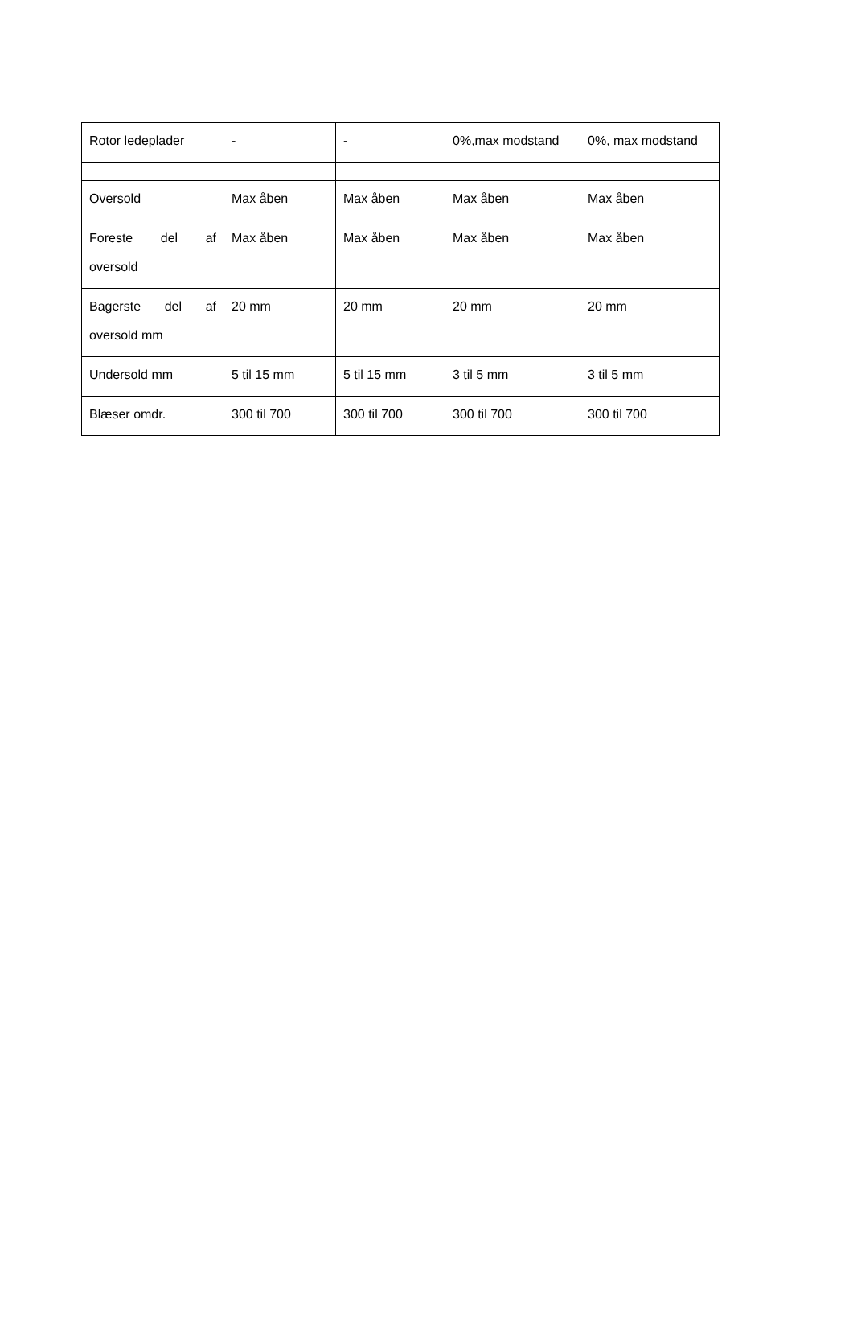| Rotor ledeplader | - | - | 0%,max modstand | 0%, max modstand |
| Oversold | Max åben | Max åben | Max åben | Max åben |
| Foreste del af oversold | Max åben | Max åben | Max åben | Max åben |
| Bagerste del af oversold mm | 20 mm | 20 mm | 20 mm | 20 mm |
| Undersold mm | 5 til 15 mm | 5 til 15 mm | 3 til 5 mm | 3 til 5 mm |
| Blæser omdr. | 300 til 700 | 300 til 700 | 300 til 700 | 300 til 700 |